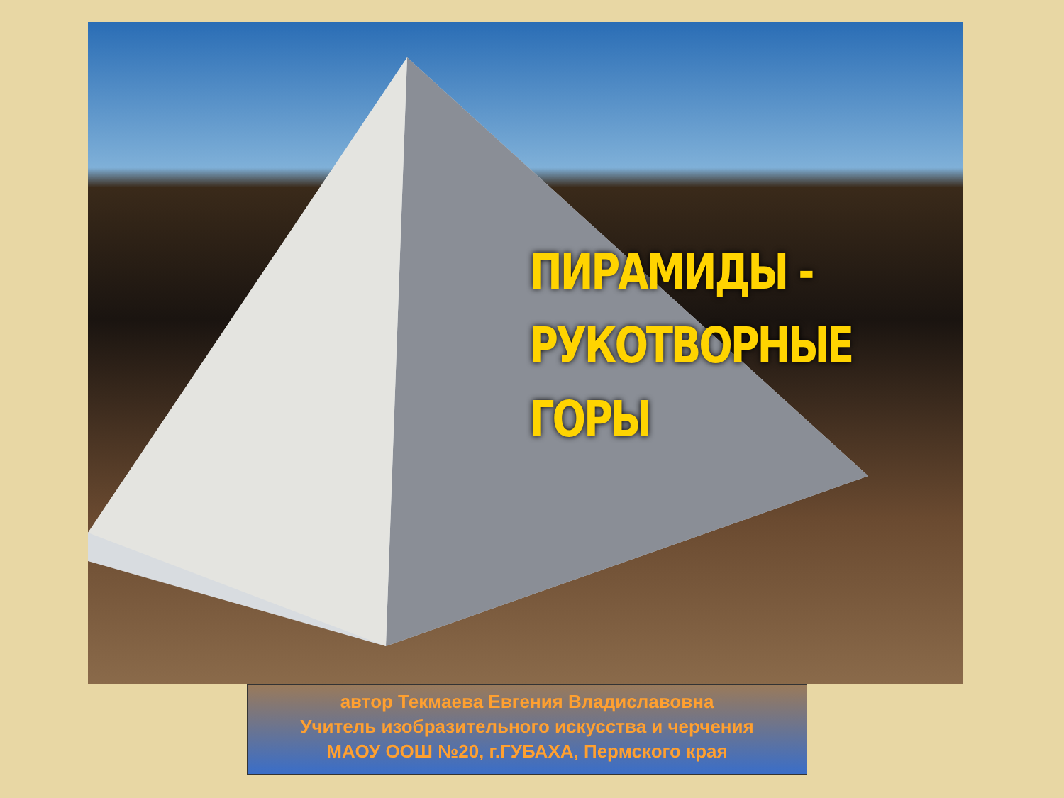ПИРАМИДЫ -
РУКОТВОРНЫЕ ГОРЫ
автор Текмаева Евгения Владиславовна
Учитель изобразительного искусства и черчения
МАОУ ООШ №20, г.ГУБАХА, Пермского края